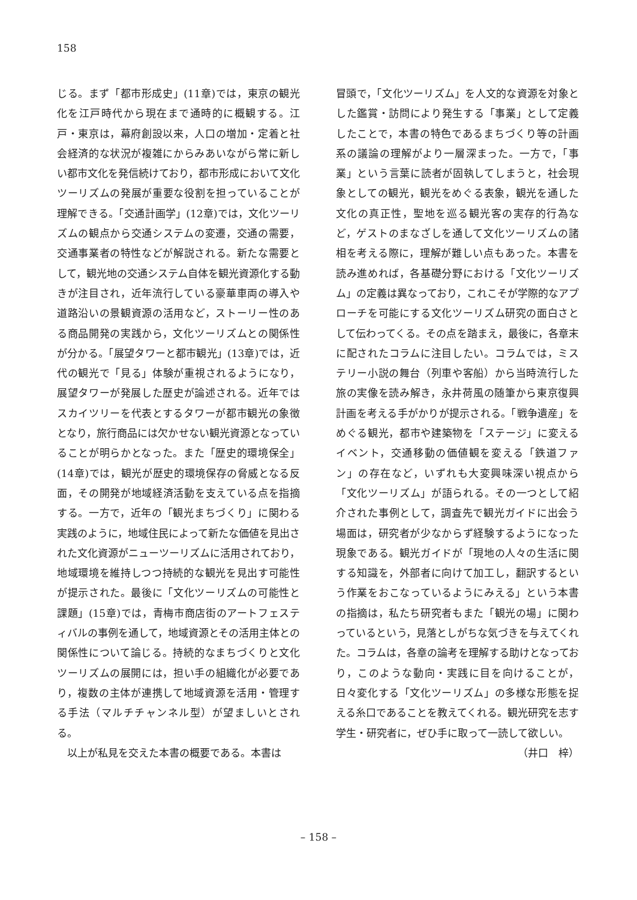158
じる。まず「都市形成史」(11章)では，東京の観光化を江戸時代から現在まで通時的に概観する。江戸・東京は，幕府創設以来，人口の増加・定着と社会経済的な状況が複雑にからみあいながら常に新しい都市文化を発信続けており，都市形成において文化ツーリズムの発展が重要な役割を担っていることが理解できる。「交通計画学」(12章)では，文化ツーリズムの観点から交通システムの変遷，交通の需要，交通事業者の特性などが解説される。新たな需要として，観光地の交通システム自体を観光資源化する動きが注目され，近年流行している豪華車両の導入や道路沿いの景観資源の活用など，ストーリー性のある商品開発の実践から，文化ツーリズムとの関係性が分かる。「展望タワーと都市観光」(13章)では，近代の観光で「見る」体験が重視されるようになり，展望タワーが発展した歴史が論述される。近年ではスカイツリーを代表とするタワーが都市観光の象徴となり，旅行商品には欠かせない観光資源となっていることが明らかとなった。また「歴史的環境保全」(14章)では，観光が歴史的環境保存の脅威となる反面，その開発が地域経済活動を支えている点を指摘する。一方で，近年の「観光まちづくり」に関わる実践のように，地域住民によって新たな価値を見出された文化資源がニューツーリズムに活用されており，地域環境を維持しつつ持続的な観光を見出す可能性が提示された。最後に「文化ツーリズムの可能性と課題」(15章)では，青梅市商店街のアートフェスティバルの事例を通して，地域資源とその活用主体との関係性について論じる。持続的なまちづくりと文化ツーリズムの展開には，担い手の組織化が必要であり，複数の主体が連携して地域資源を活用・管理する手法（マルチチャンネル型）が望ましいとされる。
　以上が私見を交えた本書の概要である。本書は
冒頭で，「文化ツーリズム」を人文的な資源を対象とした鑑賞・訪問により発生する「事業」として定義したことで，本書の特色であるまちづくり等の計画系の議論の理解がより一層深まった。一方で，「事業」という言葉に読者が固執してしまうと，社会現象としての観光，観光をめぐる表象，観光を通した文化の真正性，聖地を巡る観光客の実存的行為など，ゲストのまなざしを通して文化ツーリズムの諸相を考える際に，理解が難しい点もあった。本書を読み進めれば，各基礎分野における「文化ツーリズム」の定義は異なっており，これこそが学際的なアプローチを可能にする文化ツーリズム研究の面白さとして伝わってくる。その点を踏まえ，最後に，各章末に配されたコラムに注目したい。コラムでは，ミステリー小説の舞台（列車や客船）から当時流行した旅の実像を読み解き，永井荷風の随筆から東京復興計画を考える手がかりが提示される。「戦争遺産」をめぐる観光，都市や建築物を「ステージ」に変えるイベント，交通移動の価値観を変える「鉄道ファン」の存在など，いずれも大変興味深い視点から「文化ツーリズム」が語られる。その一つとして紹介された事例として，調査先で観光ガイドに出会う場面は，研究者が少なからず経験するようになった現象である。観光ガイドが「現地の人々の生活に関する知識を，外部者に向けて加工し，翻訳するという作業をおこなっているようにみえる」という本書の指摘は，私たち研究者もまた「観光の場」に関わっているという，見落としがちな気づきを与えてくれた。コラムは，各章の論考を理解する助けとなっており，このような動向・実践に目を向けることが，日々変化する「文化ツーリズム」の多様な形態を捉える糸口であることを教えてくれる。観光研究を志す学生・研究者に，ぜひ手に取って一読して欲しい。
（井口　梓）
– 158 –